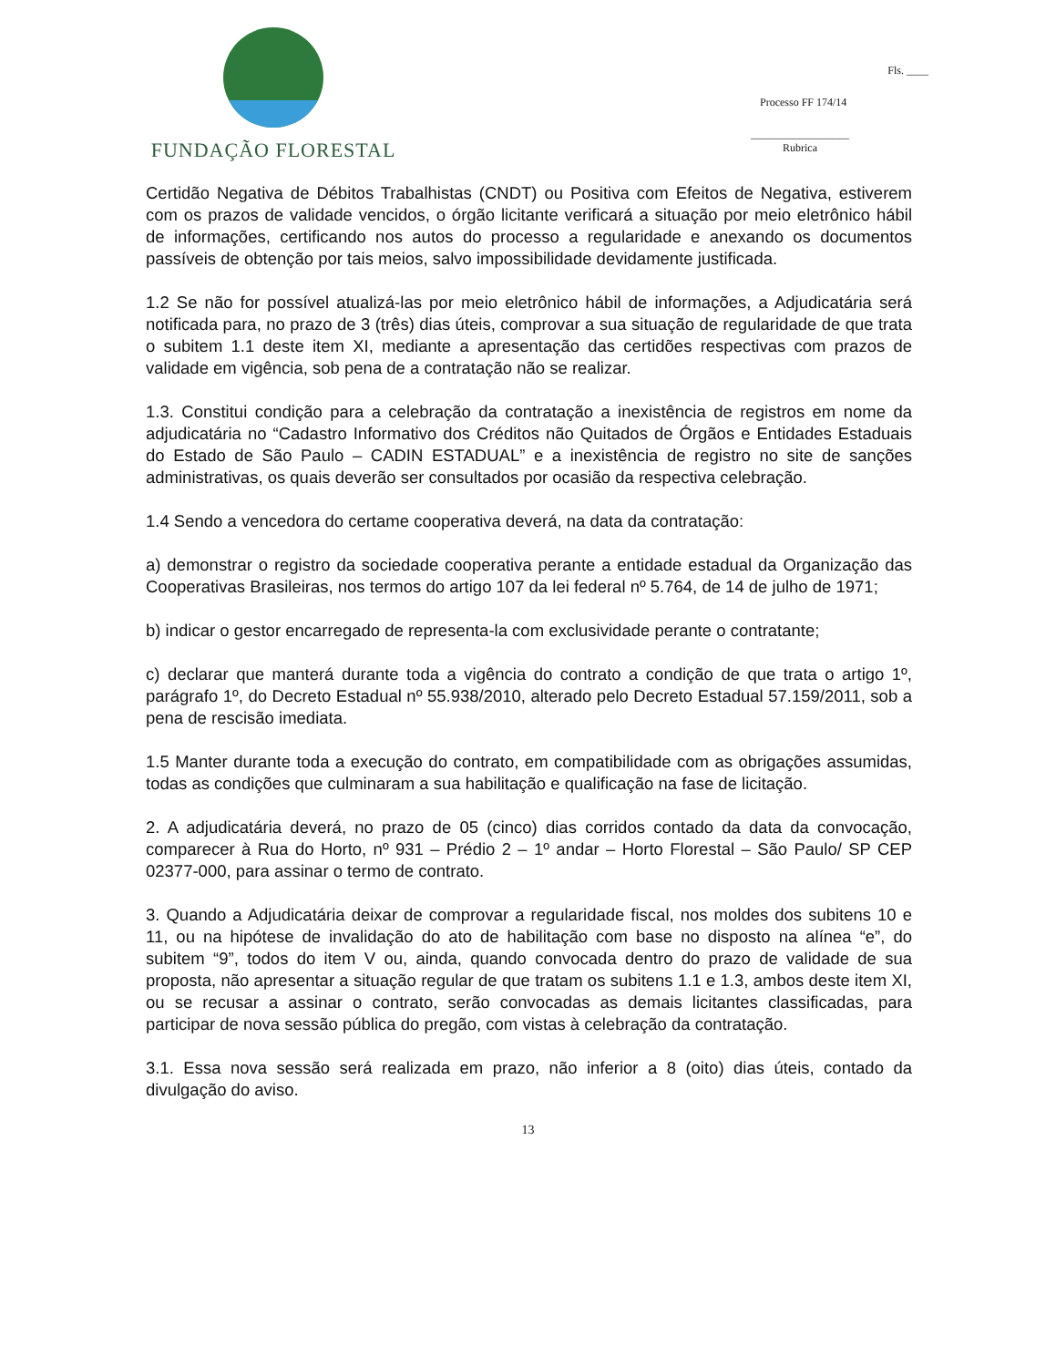FUNDAÇÃO FLORESTAL
Fls. ____
Processo FF 174/14
__________________
Rubrica
Certidão Negativa de Débitos Trabalhistas (CNDT) ou Positiva com Efeitos de Negativa, estiverem com os prazos de validade vencidos, o órgão licitante verificará a situação por meio eletrônico hábil de informações, certificando nos autos do processo a regularidade e anexando os documentos passíveis de obtenção por tais meios, salvo impossibilidade devidamente justificada.
1.2 Se não for possível atualizá-las por meio eletrônico hábil de informações, a Adjudicatária será notificada para, no prazo de 3 (três) dias úteis, comprovar a sua situação de regularidade de que trata o subitem 1.1 deste item XI, mediante a apresentação das certidões respectivas com prazos de validade em vigência, sob pena de a contratação não se realizar.
1.3. Constitui condição para a celebração da contratação a inexistência de registros em nome da adjudicatária no “Cadastro Informativo dos Créditos não Quitados de Órgãos e Entidades Estaduais do Estado de São Paulo – CADIN ESTADUAL” e a inexistência de registro no site de sanções administrativas, os quais deverão ser consultados por ocasião da respectiva celebração.
1.4 Sendo a vencedora do certame cooperativa deverá, na data da contratação:
a) demonstrar o registro da sociedade cooperativa perante a entidade estadual da Organização das Cooperativas Brasileiras, nos termos do artigo 107 da lei federal nº 5.764, de 14 de julho de 1971;
b) indicar o gestor encarregado de representa-la com exclusividade perante o contratante;
c) declarar que manterá durante toda a vigência do contrato a condição de que trata o artigo 1º, parágrafo 1º, do Decreto Estadual nº 55.938/2010, alterado pelo Decreto Estadual 57.159/2011, sob a pena de rescisão imediata.
1.5 Manter durante toda a execução do contrato, em compatibilidade com as obrigações assumidas, todas as condições que culminaram a sua habilitação e qualificação na fase de licitação.
2. A adjudicatária deverá, no prazo de 05 (cinco) dias corridos contado da data da convocação, comparecer à Rua do Horto, nº 931 – Prédio 2 – 1º andar – Horto Florestal – São Paulo/ SP CEP 02377-000, para assinar o termo de contrato.
3. Quando a Adjudicatária deixar de comprovar a regularidade fiscal, nos moldes dos subitens 10 e 11, ou na hipótese de invalidação do ato de habilitação com base no disposto na alínea “e”, do subitem “9”, todos do item V ou, ainda, quando convocada dentro do prazo de validade de sua proposta, não apresentar a situação regular de que tratam os subitens 1.1 e 1.3, ambos deste item XI, ou se recusar a assinar o contrato, serão convocadas as demais licitantes classificadas, para participar de nova sessão pública do pregão, com vistas à celebração da contratação.
3.1. Essa nova sessão será realizada em prazo, não inferior a 8 (oito) dias úteis, contado da divulgação do aviso.
13